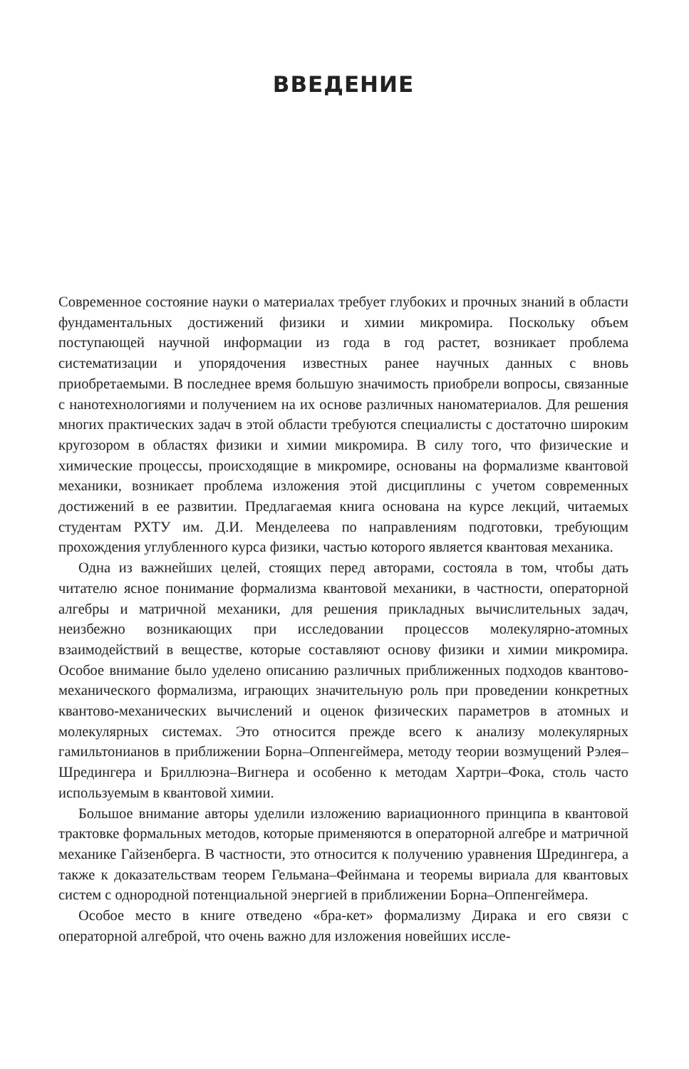ВВЕДЕНИЕ
Современное состояние науки о материалах требует глубоких и прочных знаний в области фундаментальных достижений физики и химии микромира. Поскольку объем поступающей научной информации из года в год растет, возникает проблема систематизации и упорядочения известных ранее научных данных с вновь приобретаемыми. В последнее время большую значимость приобрели вопросы, связанные с нанотехнологиями и получением на их основе различных наноматериалов. Для решения многих практических задач в этой области требуются специалисты с достаточно широким кругозором в областях физики и химии микромира. В силу того, что физические и химические процессы, происходящие в микромире, основаны на формализме квантовой механики, возникает проблема изложения этой дисциплины с учетом современных достижений в ее развитии. Предлагаемая книга основана на курсе лекций, читаемых студентам РХТУ им. Д.И. Менделеева по направлениям подготовки, требующим прохождения углубленного курса физики, частью которого является квантовая механика.
Одна из важнейших целей, стоящих перед авторами, состояла в том, чтобы дать читателю ясное понимание формализма квантовой механики, в частности, операторной алгебры и матричной механики, для решения прикладных вычислительных задач, неизбежно возникающих при исследовании процессов молекулярно-атомных взаимодействий в веществе, которые составляют основу физики и химии микромира. Особое внимание было уделено описанию различных приближенных подходов квантово-механического формализма, играющих значительную роль при проведении конкретных квантово-механических вычислений и оценок физических параметров в атомных и молекулярных системах. Это относится прежде всего к анализу молекулярных гамильтонианов в приближении Борна–Оппенгеймера, методу теории возмущений Рэлея–Шредингера и Бриллюэна–Вигнера и особенно к методам Хартри–Фока, столь часто используемым в квантовой химии.
Большое внимание авторы уделили изложению вариационного принципа в квантовой трактовке формальных методов, которые применяются в операторной алгебре и матричной механике Гайзенберга. В частности, это относится к получению уравнения Шредингера, а также к доказательствам теорем Гельмана–Фейнмана и теоремы вириала для квантовых систем с однородной потенциальной энергией в приближении Борна–Оппенгеймера.
Особое место в книге отведено «бра-кет» формализму Дирака и его связи с операторной алгеброй, что очень важно для изложения новейших иссле-